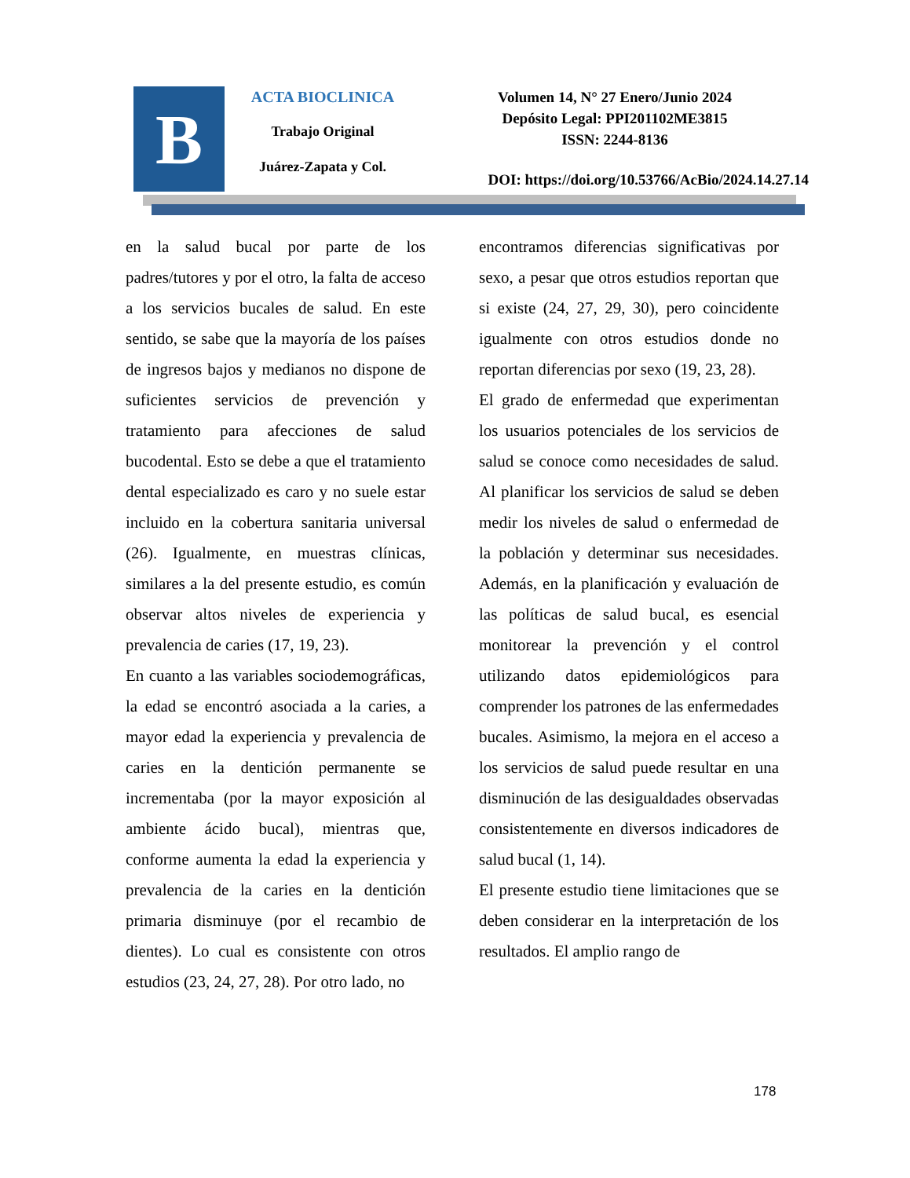B
ACTA BIOCLINICA
Trabajo Original
Juárez-Zapata y Col.
Volumen 14, N° 27 Enero/Junio 2024
Depósito Legal: PPI201102ME3815
ISSN: 2244-8136
DOI: https://doi.org/10.53766/AcBio/2024.14.27.14
en la salud bucal por parte de los padres/tutores y por el otro, la falta de acceso a los servicios bucales de salud. En este sentido, se sabe que la mayoría de los países de ingresos bajos y medianos no dispone de suficientes servicios de prevención y tratamiento para afecciones de salud bucodental. Esto se debe a que el tratamiento dental especializado es caro y no suele estar incluido en la cobertura sanitaria universal (26). Igualmente, en muestras clínicas, similares a la del presente estudio, es común observar altos niveles de experiencia y prevalencia de caries (17, 19, 23).
En cuanto a las variables sociodemográficas, la edad se encontró asociada a la caries, a mayor edad la experiencia y prevalencia de caries en la dentición permanente se incrementaba (por la mayor exposición al ambiente ácido bucal), mientras que, conforme aumenta la edad la experiencia y prevalencia de la caries en la dentición primaria disminuye (por el recambio de dientes). Lo cual es consistente con otros estudios (23, 24, 27, 28). Por otro lado, no
encontramos diferencias significativas por sexo, a pesar que otros estudios reportan que si existe (24, 27, 29, 30), pero coincidente igualmente con otros estudios donde no reportan diferencias por sexo (19, 23, 28).
El grado de enfermedad que experimentan los usuarios potenciales de los servicios de salud se conoce como necesidades de salud. Al planificar los servicios de salud se deben medir los niveles de salud o enfermedad de la población y determinar sus necesidades. Además, en la planificación y evaluación de las políticas de salud bucal, es esencial monitorear la prevención y el control utilizando datos epidemiológicos para comprender los patrones de las enfermedades bucales. Asimismo, la mejora en el acceso a los servicios de salud puede resultar en una disminución de las desigualdades observadas consistentemente en diversos indicadores de salud bucal (1, 14).
El presente estudio tiene limitaciones que se deben considerar en la interpretación de los resultados. El amplio rango de
178